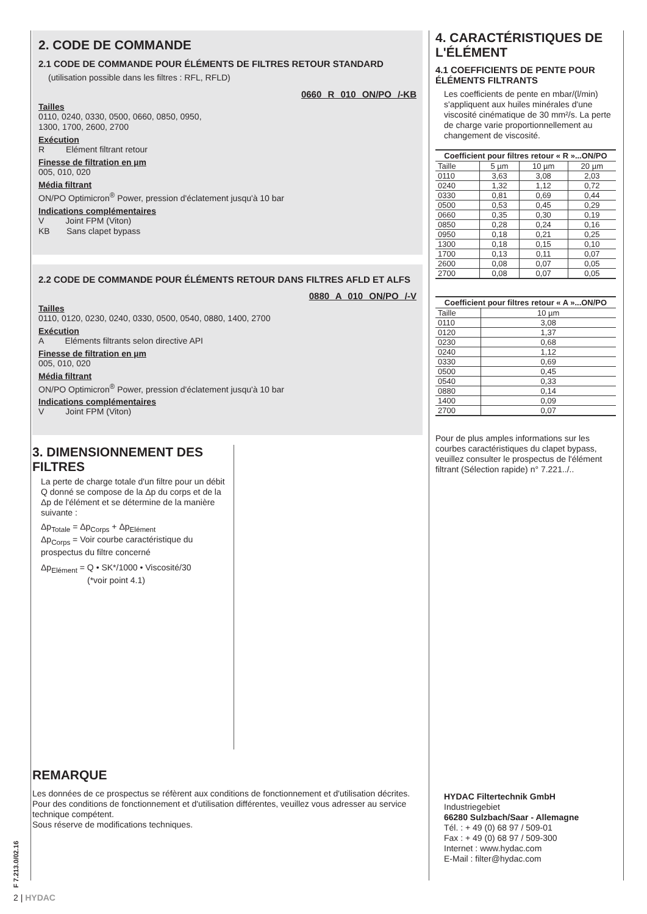2. CODE DE COMMANDE
2.1 CODE DE COMMANDE POUR ÉLÉMENTS DE FILTRES RETOUR STANDARD
(utilisation possible dans les filtres : RFL, RFLD)
0660 R 010 ON/PO /-KB
Tailles
0110, 0240, 0330, 0500, 0660, 0850, 0950,
1300, 1700, 2600, 2700
Exécution
R Elément filtrant retour
Finesse de filtration en µm
005, 010, 020
Média filtrant
ON/PO Optimicron<sup>®</sup> Power, pression d'éclatement jusqu'à 10 bar
Indications complémentaires
V Joint FPM (Viton)
KB Sans clapet bypass
2.2 CODE DE COMMANDE POUR ÉLÉMENTS RETOUR DANS FILTRES AFLD ET ALFS
0880 A 010 ON/PO /-V
Tailles
0110, 0120, 0230, 0240, 0330, 0500, 0540, 0880, 1400, 2700
Exécution
A Eléments filtrants selon directive API
Finesse de filtration en µm
005, 010, 020
Média filtrant
ON/PO Optimicron<sup>®</sup> Power, pression d'éclatement jusqu'à 10 bar
Indications complémentaires
V Joint FPM (Viton)
3. DIMENSIONNEMENT DES FILTRES
La perte de charge totale d'un filtre pour un débit Q donné se compose de la Δp du corps et de la Δp de l'élément et se détermine de la manière suivante :
Δp<sub>Totale</sub> = Δp<sub>Corps</sub> + Δp<sub>Elément</sub>
Δp<sub>Corps</sub> = Voir courbe caractéristique du prospectus du filtre concerné
Δp<sub>Elément</sub> = Q • SK*/1000 • Viscosité/30
(*voir point 4.1)
REMARQUE
Les données de ce prospectus se réfèrent aux conditions de fonctionnement et d'utilisation décrites.
Pour des conditions de fonctionnement et d'utilisation différentes, veuillez vous adresser au service technique compétent.
Sous réserve de modifications techniques.
4. CARACTÉRISTIQUES DE L'ÉLÉMENT
4.1 COEFFICIENTS DE PENTE POUR ÉLÉMENTS FILTRANTS
Les coefficients de pente en mbar/(l/min) s'appliquent aux huiles minérales d'une viscosité cinématique de 30 mm²/s. La perte de charge varie proportionnellement au changement de viscosité.
| Coefficient pour filtres retour « R »...ON/PO | | | |
| --- | --- | --- | --- |
| Taille | 5 µm | 10 µm | 20 µm |
| 0110 | 3,63 | 3,08 | 2,03 |
| 0240 | 1,32 | 1,12 | 0,72 |
| 0330 | 0,81 | 0,69 | 0,44 |
| 0500 | 0,53 | 0,45 | 0,29 |
| 0660 | 0,35 | 0,30 | 0,19 |
| 0850 | 0,28 | 0,24 | 0,16 |
| 0950 | 0,18 | 0,21 | 0,25 |
| 1300 | 0,18 | 0,15 | 0,10 |
| 1700 | 0,13 | 0,11 | 0,07 |
| 2600 | 0,08 | 0,07 | 0,05 |
| 2700 | 0,08 | 0,07 | 0,05 |
| Coefficient pour filtres retour « A »...ON/PO | |
| --- | --- |
| Taille | 10 µm |
| 0110 | 3,08 |
| 0120 | 1,37 |
| 0230 | 0,68 |
| 0240 | 1,12 |
| 0330 | 0,69 |
| 0500 | 0,45 |
| 0540 | 0,33 |
| 0880 | 0,14 |
| 1400 | 0,09 |
| 2700 | 0,07 |
Pour de plus amples informations sur les courbes caractéristiques du clapet bypass, veuillez consulter le prospectus de l'élément filtrant (Sélection rapide) n° 7.221../..
HYDAC Filtertechnik GmbH
Industriegebiet
66280 Sulzbach/Saar - Allemagne
Tél. : + 49 (0) 68 97 / 509-01
Fax : + 49 (0) 68 97 / 509-300
Internet : www.hydac.com
E-Mail : filter@hydac.com
F 7.213.0/02.16
2 | HYDAC